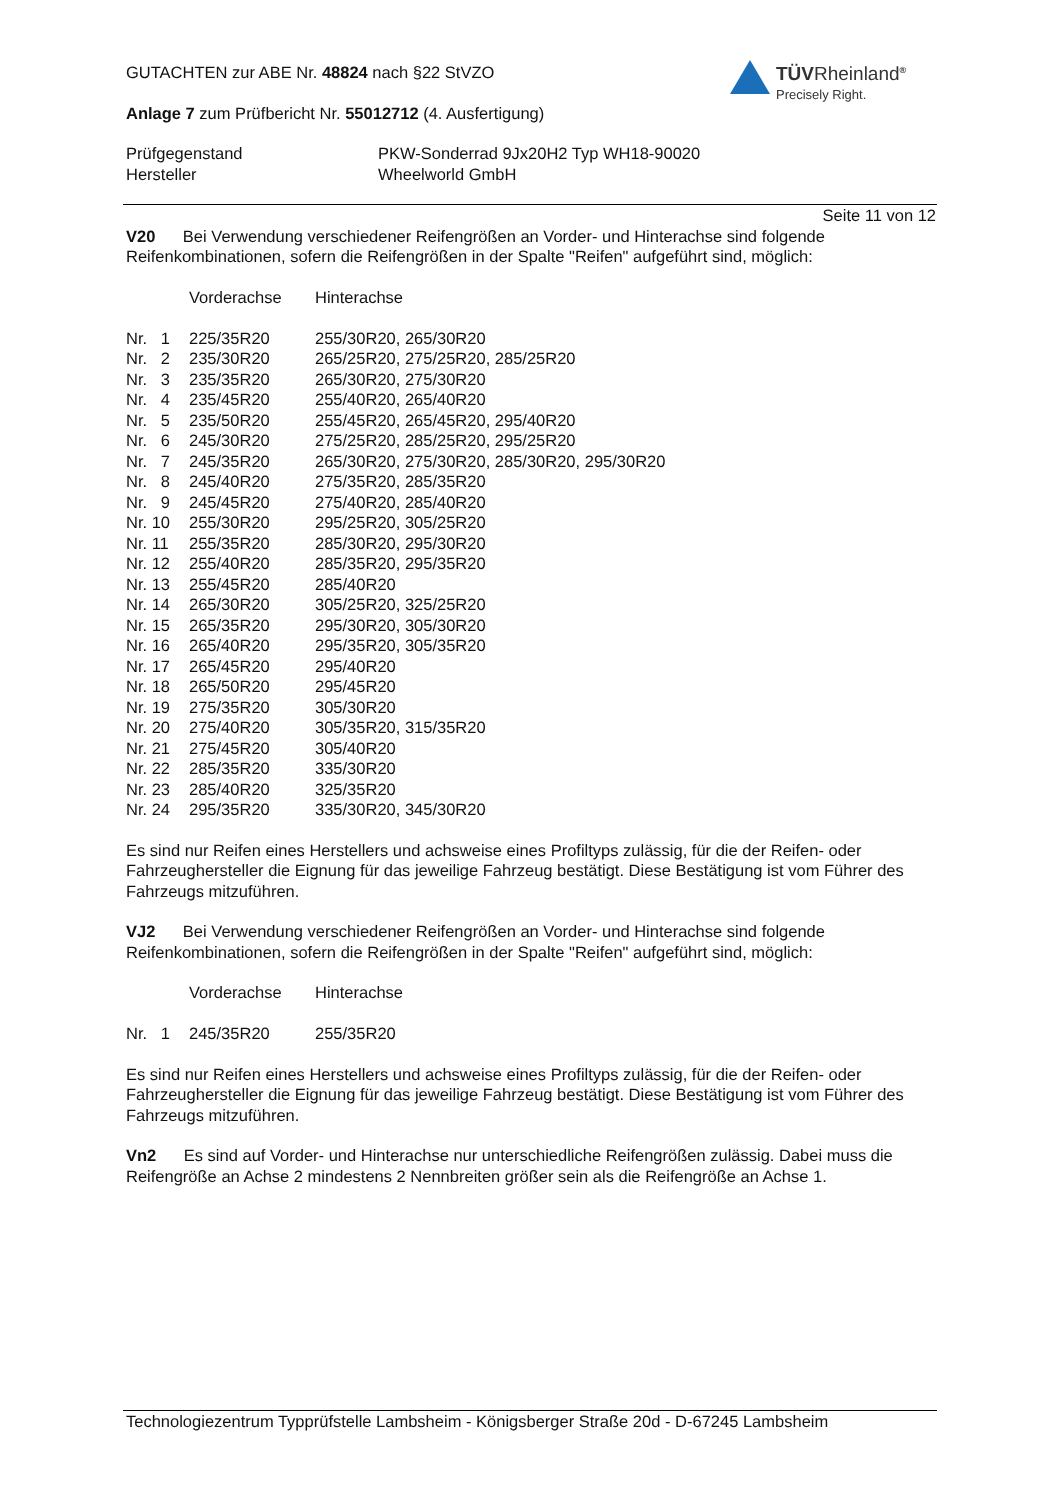TÜVRheinland<sup>®</sup>
Precisely Right.
GUTACHTEN zur ABE Nr. 48824 nach §22 StVZO
Anlage 7 zum Prüfbericht Nr. 55012712 (4. Ausfertigung)
| Prüfgegenstand | PKW-Sonderrad 9Jx20H2 Typ WH18-90020 |
| Hersteller | Wheelworld GmbH |
Seite 11 von 12
V20 Bei Verwendung verschiedener Reifengrößen an Vorder- und Hinterachse sind folgende Reifenkombinationen, sofern die Reifengrößen in der Spalte "Reifen" aufgeführt sind, möglich:
| | Vorderachse | Hinterachse |
| Nr. 1 | 225/35R20 | 255/30R20, 265/30R20 |
| Nr. 2 | 235/30R20 | 265/25R20, 275/25R20, 285/25R20 |
| Nr. 3 | 235/35R20 | 265/30R20, 275/30R20 |
| Nr. 4 | 235/45R20 | 255/40R20, 265/40R20 |
| Nr. 5 | 235/50R20 | 255/45R20, 265/45R20, 295/40R20 |
| Nr. 6 | 245/30R20 | 275/25R20, 285/25R20, 295/25R20 |
| Nr. 7 | 245/35R20 | 265/30R20, 275/30R20, 285/30R20, 295/30R20 |
| Nr. 8 | 245/40R20 | 275/35R20, 285/35R20 |
| Nr. 9 | 245/45R20 | 275/40R20, 285/40R20 |
| Nr. 10 | 255/30R20 | 295/25R20, 305/25R20 |
| Nr. 11 | 255/35R20 | 285/30R20, 295/30R20 |
| Nr. 12 | 255/40R20 | 285/35R20, 295/35R20 |
| Nr. 13 | 255/45R20 | 285/40R20 |
| Nr. 14 | 265/30R20 | 305/25R20, 325/25R20 |
| Nr. 15 | 265/35R20 | 295/30R20, 305/30R20 |
| Nr. 16 | 265/40R20 | 295/35R20, 305/35R20 |
| Nr. 17 | 265/45R20 | 295/40R20 |
| Nr. 18 | 265/50R20 | 295/45R20 |
| Nr. 19 | 275/35R20 | 305/30R20 |
| Nr. 20 | 275/40R20 | 305/35R20, 315/35R20 |
| Nr. 21 | 275/45R20 | 305/40R20 |
| Nr. 22 | 285/35R20 | 335/30R20 |
| Nr. 23 | 285/40R20 | 325/35R20 |
| Nr. 24 | 295/35R20 | 335/30R20, 345/30R20 |
Es sind nur Reifen eines Herstellers und achsweise eines Profiltyps zulässig, für die der Reifen- oder Fahrzeughersteller die Eignung für das jeweilige Fahrzeug bestätigt. Diese Bestätigung ist vom Führer des Fahrzeugs mitzuführen.
VJ2 Bei Verwendung verschiedener Reifengrößen an Vorder- und Hinterachse sind folgende Reifenkombinationen, sofern die Reifengrößen in der Spalte "Reifen" aufgeführt sind, möglich:
| | Vorderachse | Hinterachse |
| Nr. 1 | 245/35R20 | 255/35R20 |
Es sind nur Reifen eines Herstellers und achsweise eines Profiltyps zulässig, für die der Reifen- oder Fahrzeughersteller die Eignung für das jeweilige Fahrzeug bestätigt. Diese Bestätigung ist vom Führer des Fahrzeugs mitzuführen.
Vn2 Es sind auf Vorder- und Hinterachse nur unterschiedliche Reifengrößen zulässig. Dabei muss die Reifengröße an Achse 2 mindestens 2 Nennbreiten größer sein als die Reifengröße an Achse 1.
Technologiezentrum Typprüfstelle Lambsheim - Königsberger Straße 20d - D-67245 Lambsheim